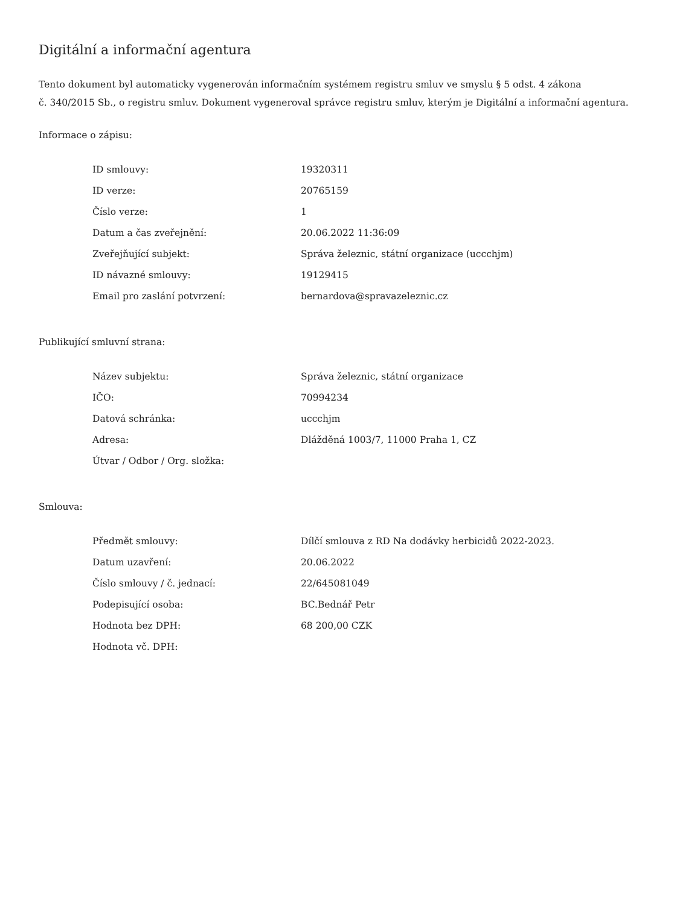Digitální a informační agentura
Tento dokument byl automaticky vygenerován informačním systémem registru smluv ve smyslu § 5 odst. 4 zákona
č. 340/2015 Sb., o registru smluv. Dokument vygeneroval správce registru smluv, kterým je Digitální a informační agentura.
Informace o zápisu:
| ID smlouvy: | 19320311 |
| ID verze: | 20765159 |
| Číslo verze: | 1 |
| Datum a čas zveřejnění: | 20.06.2022 11:36:09 |
| Zveřejňující subjekt: | Správa železnic, státní organizace (uccchjm) |
| ID návazné smlouvy: | 19129415 |
| Email pro zaslání potvrzení: | bernardova@spravazeleznic.cz |
Publikující smluvní strana:
| Název subjektu: | Správa železnic, státní organizace |
| IČO: | 70994234 |
| Datová schránka: | uccchjm |
| Adresa: | Dlážděná 1003/7, 11000 Praha 1, CZ |
| Útvar / Odbor / Org. složka: | |
Smlouva:
| Předmět smlouvy: | Dílčí smlouva z RD Na dodávky herbicidů 2022-2023. |
| Datum uzavření: | 20.06.2022 |
| Číslo smlouvy / č. jednací: | 22/645081049 |
| Podepisující osoba: | BC.Bednář Petr |
| Hodnota bez DPH: | 68 200,00 CZK |
| Hodnota vč. DPH: | |